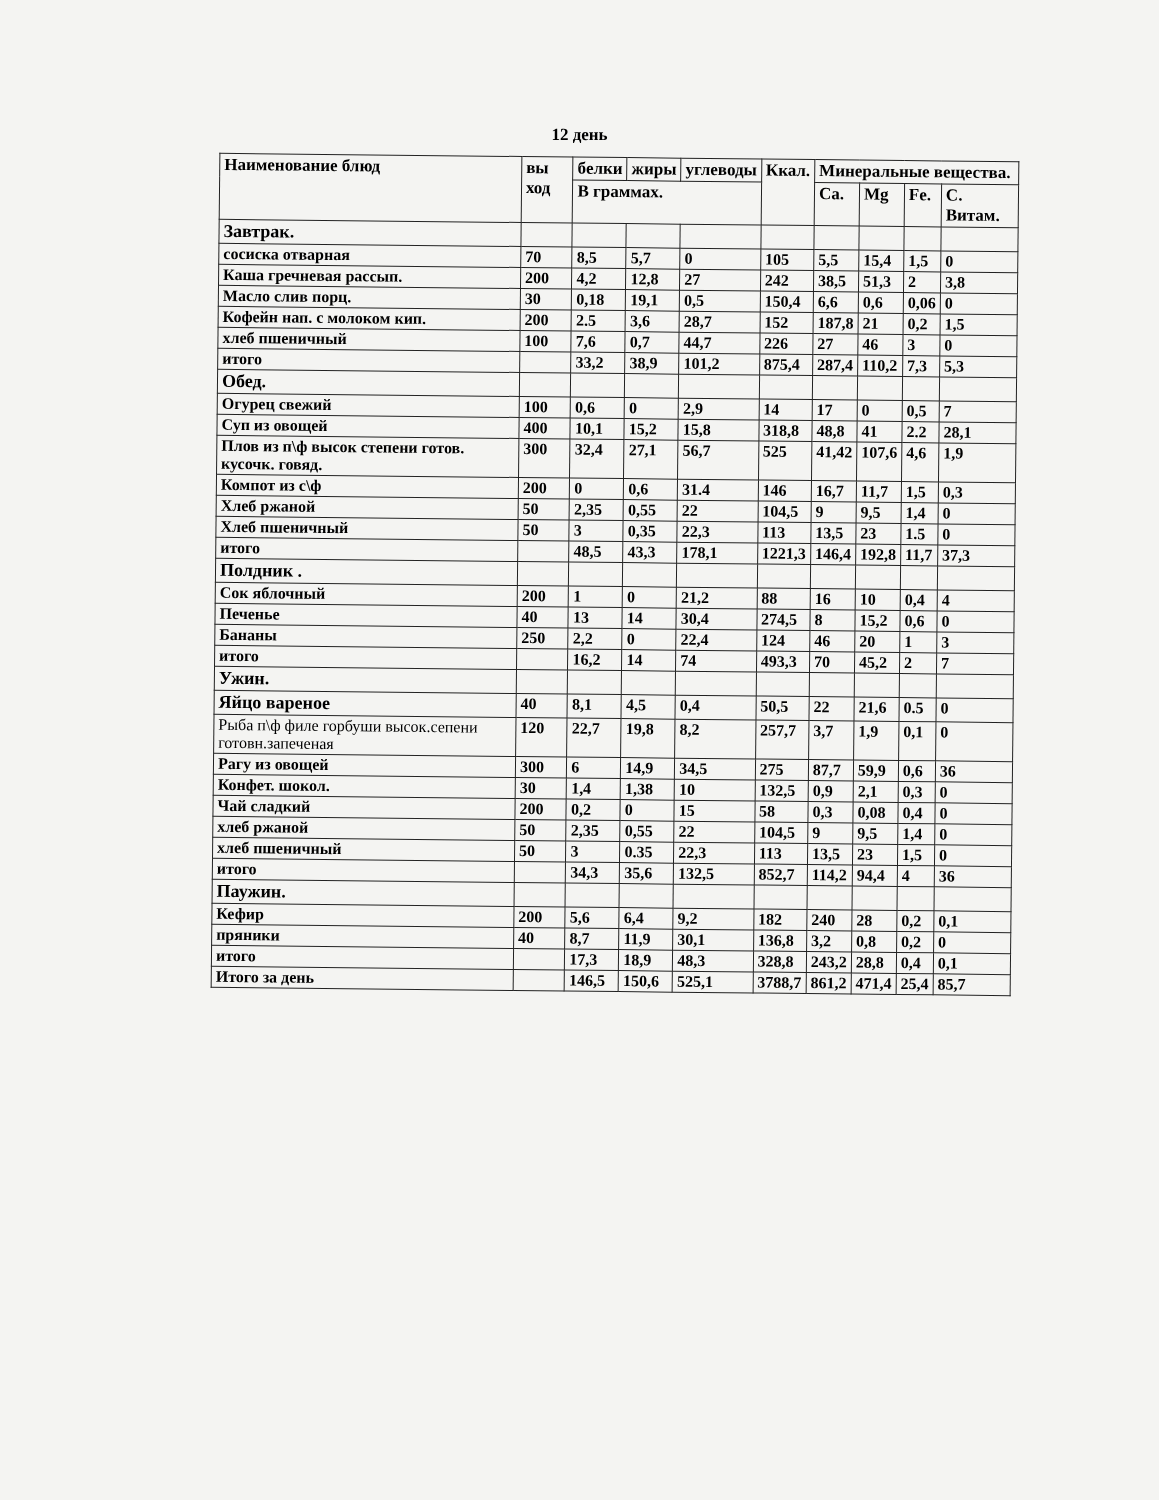12 день
| Наименование блюд | вы ход | белки | жиры | углеводы | Ккал. | Минеральные вещества. | | | |
| --- | --- | --- | --- | --- | --- | --- | --- | --- | --- |
| | | В граммах. | | | | Ca. | Mg | Fe. | C. Витам. |
| Завтрак. | | | | | | | | | |
| сосиска отварная | 70 | 8,5 | 5,7 | 0 | 105 | 5,5 | 15,4 | 1,5 | 0 |
| Каша гречневая рассып. | 200 | 4,2 | 12,8 | 27 | 242 | 38,5 | 51,3 | 2 | 3,8 |
| Масло слив порц. | 30 | 0,18 | 19,1 | 0,5 | 150,4 | 6,6 | 0,6 | 0,06 | 0 |
| Кофейн нап. с молоком кип. | 200 | 2.5 | 3,6 | 28,7 | 152 | 187,8 | 21 | 0,2 | 1,5 |
| хлеб пшеничный | 100 | 7,6 | 0,7 | 44,7 | 226 | 27 | 46 | 3 | 0 |
| итого | | 33,2 | 38,9 | 101,2 | 875,4 | 287,4 | 110,2 | 7,3 | 5,3 |
| Обед. | | | | | | | | | |
| Огурец свежий | 100 | 0,6 | 0 | 2,9 | 14 | 17 | 0 | 0,5 | 7 |
| Суп из овощей | 400 | 10,1 | 15,2 | 15,8 | 318,8 | 48,8 | 41 | 2.2 | 28,1 |
| Плов из п\ф высок степени готов. кусочк. говяд. | 300 | 32,4 | 27,1 | 56,7 | 525 | 41,42 | 107,6 | 4,6 | 1,9 |
| Компот из с\ф | 200 | 0 | 0,6 | 31.4 | 146 | 16,7 | 11,7 | 1,5 | 0,3 |
| Хлеб ржаной | 50 | 2,35 | 0,55 | 22 | 104,5 | 9 | 9,5 | 1,4 | 0 |
| Хлеб пшеничный | 50 | 3 | 0,35 | 22,3 | 113 | 13,5 | 23 | 1.5 | 0 |
| итого | | 48,5 | 43,3 | 178,1 | 1221,3 | 146,4 | 192,8 | 11,7 | 37,3 |
| Полдник . | | | | | | | | | |
| Сок яблочный | 200 | 1 | 0 | 21,2 | 88 | 16 | 10 | 0,4 | 4 |
| Печенье | 40 | 13 | 14 | 30,4 | 274,5 | 8 | 15,2 | 0,6 | 0 |
| Бананы | 250 | 2,2 | 0 | 22,4 | 124 | 46 | 20 | 1 | 3 |
| итого | | 16,2 | 14 | 74 | 493,3 | 70 | 45,2 | 2 | 7 |
| Ужин. | | | | | | | | | |
| Яйцо вареное | 40 | 8,1 | 4,5 | 0,4 | 50,5 | 22 | 21,6 | 0.5 | 0 |
| Рыба п\ф филе горбуши высок.сепени готовн.запеченая | 120 | 22,7 | 19,8 | 8,2 | 257,7 | 3,7 | 1,9 | 0,1 | 0 |
| Рагу из овощей | 300 | 6 | 14,9 | 34,5 | 275 | 87,7 | 59,9 | 0,6 | 36 |
| Конфет. шокол. | 30 | 1,4 | 1,38 | 10 | 132,5 | 0,9 | 2,1 | 0,3 | 0 |
| Чай сладкий | 200 | 0,2 | 0 | 15 | 58 | 0,3 | 0,08 | 0,4 | 0 |
| хлеб ржаной | 50 | 2,35 | 0,55 | 22 | 104,5 | 9 | 9,5 | 1,4 | 0 |
| хлеб пшеничный | 50 | 3 | 0.35 | 22,3 | 113 | 13,5 | 23 | 1,5 | 0 |
| итого | | 34,3 | 35,6 | 132,5 | 852,7 | 114,2 | 94,4 | 4 | 36 |
| Паужин. | | | | | | | | | |
| Кефир | 200 | 5,6 | 6,4 | 9,2 | 182 | 240 | 28 | 0,2 | 0,1 |
| пряники | 40 | 8,7 | 11,9 | 30,1 | 136,8 | 3,2 | 0,8 | 0,2 | 0 |
| итого | | 17,3 | 18,9 | 48,3 | 328,8 | 243,2 | 28,8 | 0,4 | 0,1 |
| Итого за день | | 146,5 | 150,6 | 525,1 | 3788,7 | 861,2 | 471,4 | 25,4 | 85,7 |